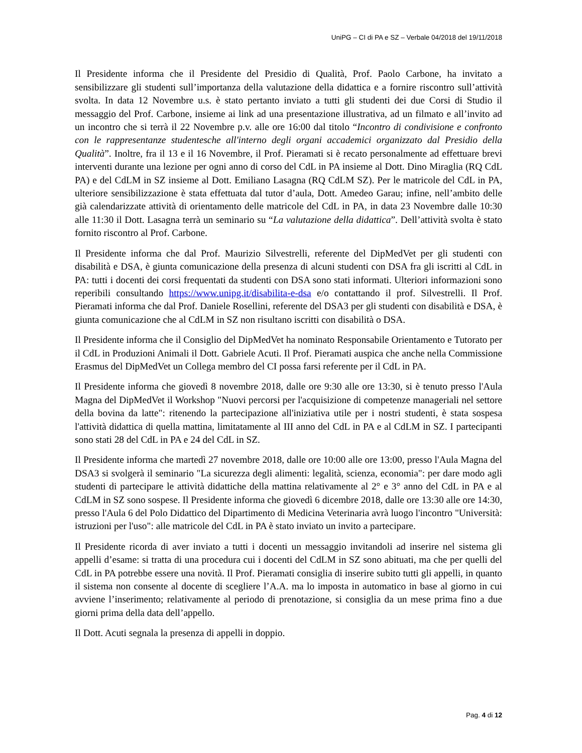UniPG – CI di PA e SZ – Verbale 04/2018 del 19/11/2018
Il Presidente informa che il Presidente del Presidio di Qualità, Prof. Paolo Carbone, ha invitato a sensibilizzare gli studenti sull’importanza della valutazione della didattica e a fornire riscontro sull’attività svolta. In data 12 Novembre u.s. è stato pertanto inviato a tutti gli studenti dei due Corsi di Studio il messaggio del Prof. Carbone, insieme ai link ad una presentazione illustrativa, ad un filmato e all’invito ad un incontro che si terrà il 22 Novembre p.v. alle ore 16:00 dal titolo “Incontro di condivisione e confronto con le rappresentanze studentesche all'interno degli organi accademici organizzato dal Presidio della Qualità”. Inoltre, fra il 13 e il 16 Novembre, il Prof. Pieramati si è recato personalmente ad effettuare brevi interventi durante una lezione per ogni anno di corso del CdL in PA insieme al Dott. Dino Miraglia (RQ CdL PA) e del CdLM in SZ insieme al Dott. Emiliano Lasagna (RQ CdLM SZ). Per le matricole del CdL in PA, ulteriore sensibilizzazione è stata effettuata dal tutor d’aula, Dott. Amedeo Garau; infine, nell’ambito delle già calendarizzate attività di orientamento delle matricole del CdL in PA, in data 23 Novembre dalle 10:30 alle 11:30 il Dott. Lasagna terrà un seminario su “La valutazione della didattica”. Dell’attività svolta è stato fornito riscontro al Prof. Carbone.
Il Presidente informa che dal Prof. Maurizio Silvestrelli, referente del DipMedVet per gli studenti con disabilità e DSA, è giunta comunicazione della presenza di alcuni studenti con DSA fra gli iscritti al CdL in PA: tutti i docenti dei corsi frequentati da studenti con DSA sono stati informati. Ulteriori informazioni sono reperibili consultando https://www.unipg.it/disabilita-e-dsa e/o contattando il prof. Silvestrelli. Il Prof. Pieramati informa che dal Prof. Daniele Rosellini, referente del DSA3 per gli studenti con disabilità e DSA, è giunta comunicazione che al CdLM in SZ non risultano iscritti con disabilità o DSA.
Il Presidente informa che il Consiglio del DipMedVet ha nominato Responsabile Orientamento e Tutorato per il CdL in Produzioni Animali il Dott. Gabriele Acuti. Il Prof. Pieramati auspica che anche nella Commissione Erasmus del DipMedVet un Collega membro del CI possa farsi referente per il CdL in PA.
Il Presidente informa che giovedì 8 novembre 2018, dalle ore 9:30 alle ore 13:30, si è tenuto presso l'Aula Magna del DipMedVet il Workshop "Nuovi percorsi per l'acquisizione di competenze manageriali nel settore della bovina da latte": ritenendo la partecipazione all'iniziativa utile per i nostri studenti, è stata sospesa l'attività didattica di quella mattina, limitatamente al III anno del CdL in PA e al CdLM in SZ. I partecipanti sono stati 28 del CdL in PA e 24 del CdL in SZ.
Il Presidente informa che martedì 27 novembre 2018, dalle ore 10:00 alle ore 13:00, presso l'Aula Magna del DSA3 si svolgerà il seminario "La sicurezza degli alimenti: legalità, scienza, economia": per dare modo agli studenti di partecipare le attività didattiche della mattina relativamente al 2° e 3° anno del CdL in PA e al CdLM in SZ sono sospese. Il Presidente informa che giovedì 6 dicembre 2018, dalle ore 13:30 alle ore 14:30, presso l'Aula 6 del Polo Didattico del Dipartimento di Medicina Veterinaria avrà luogo l'incontro "Università: istruzioni per l'uso": alle matricole del CdL in PA è stato inviato un invito a partecipare.
Il Presidente ricorda di aver inviato a tutti i docenti un messaggio invitandoli ad inserire nel sistema gli appelli d’esame: si tratta di una procedura cui i docenti del CdLM in SZ sono abituati, ma che per quelli del CdL in PA potrebbe essere una novità. Il Prof. Pieramati consiglia di inserire subito tutti gli appelli, in quanto il sistema non consente al docente di scegliere l’A.A. ma lo imposta in automatico in base al giorno in cui avviene l’inserimento; relativamente al periodo di prenotazione, si consiglia da un mese prima fino a due giorni prima della data dell’appello.
Il Dott. Acuti segnala la presenza di appelli in doppio.
Pag. 4 di 12